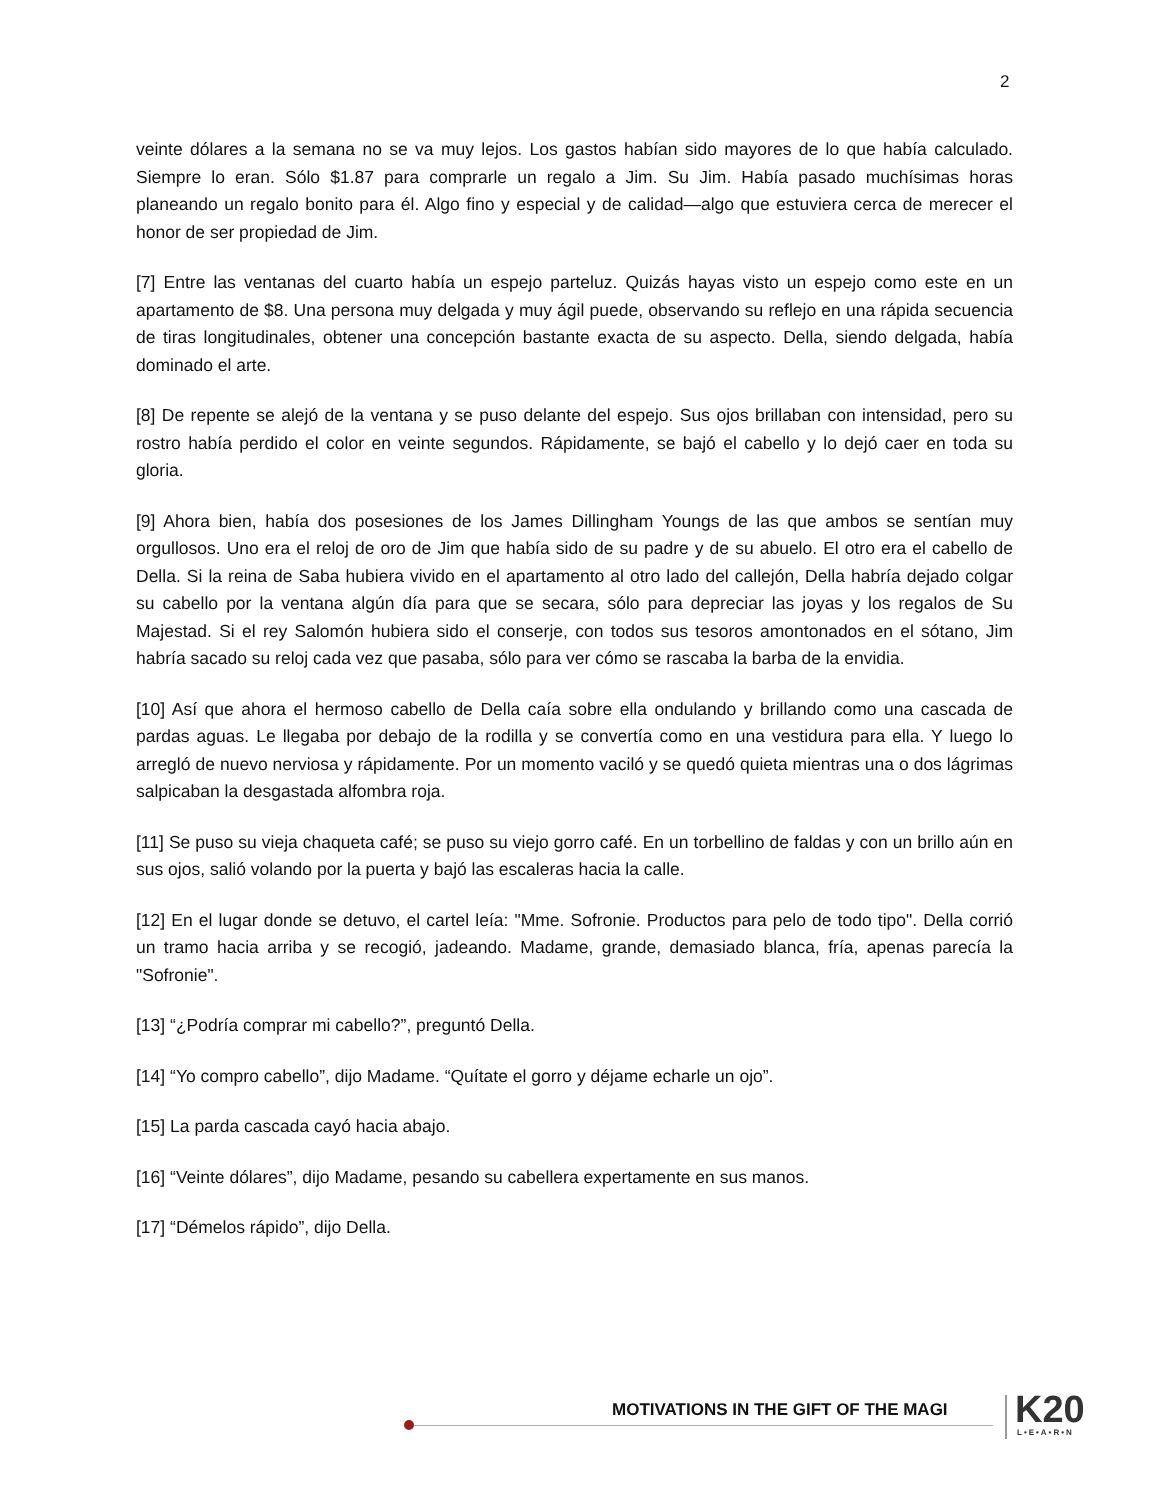2
veinte dólares a la semana no se va muy lejos. Los gastos habían sido mayores de lo que había calculado. Siempre lo eran. Sólo $1.87 para comprarle un regalo a Jim. Su Jim. Había pasado muchísimas horas planeando un regalo bonito para él. Algo fino y especial y de calidad—algo que estuviera cerca de merecer el honor de ser propiedad de Jim.
[7] Entre las ventanas del cuarto había un espejo parteluz. Quizás hayas visto un espejo como este en un apartamento de $8. Una persona muy delgada y muy ágil puede, observando su reflejo en una rápida secuencia de tiras longitudinales, obtener una concepción bastante exacta de su aspecto. Della, siendo delgada, había dominado el arte.
[8] De repente se alejó de la ventana y se puso delante del espejo. Sus ojos brillaban con intensidad, pero su rostro había perdido el color en veinte segundos. Rápidamente, se bajó el cabello y lo dejó caer en toda su gloria.
[9] Ahora bien, había dos posesiones de los James Dillingham Youngs de las que ambos se sentían muy orgullosos. Uno era el reloj de oro de Jim que había sido de su padre y de su abuelo. El otro era el cabello de Della. Si la reina de Saba hubiera vivido en el apartamento al otro lado del callejón, Della habría dejado colgar su cabello por la ventana algún día para que se secara, sólo para depreciar las joyas y los regalos de Su Majestad. Si el rey Salomón hubiera sido el conserje, con todos sus tesoros amontonados en el sótano, Jim habría sacado su reloj cada vez que pasaba, sólo para ver cómo se rascaba la barba de la envidia.
[10] Así que ahora el hermoso cabello de Della caía sobre ella ondulando y brillando como una cascada de pardas aguas. Le llegaba por debajo de la rodilla y se convertía como en una vestidura para ella. Y luego lo arregló de nuevo nerviosa y rápidamente. Por un momento vaciló y se quedó quieta mientras una o dos lágrimas salpicaban la desgastada alfombra roja.
[11] Se puso su vieja chaqueta café; se puso su viejo gorro café. En un torbellino de faldas y con un brillo aún en sus ojos, salió volando por la puerta y bajó las escaleras hacia la calle.
[12] En el lugar donde se detuvo, el cartel leía: "Mme. Sofronie. Productos para pelo de todo tipo". Della corrió un tramo hacia arriba y se recogió, jadeando. Madame, grande, demasiado blanca, fría, apenas parecía la "Sofronie".
[13] “¿Podría comprar mi cabello?”, preguntó Della.
[14] “Yo compro cabello”, dijo Madame. “Quítate el gorro y déjame echarle un ojo”.
[15] La parda cascada cayó hacia abajo.
[16] “Veinte dólares”, dijo Madame, pesando su cabellera expertamente en sus manos.
[17] “Démelos rápido”, dijo Della.
MOTIVATIONS IN THE GIFT OF THE MAGI
K20 L•E•A•R•N